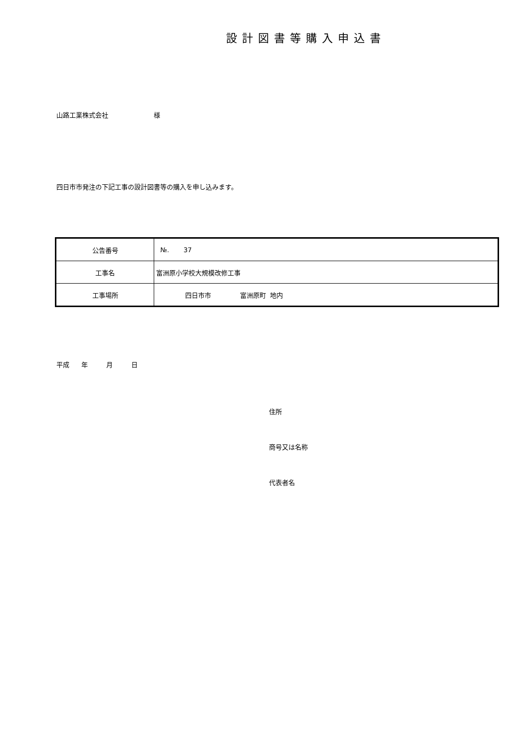設計図書等購入申込書
山路工業株式会社 様
四日市市発注の下記工事の設計図書等の購入を申し込みます。
| 公告番号 | №. 37 |
| 工事名 | 富洲原小学校大規模改修工事 |
| 工事場所 | 四日市市 富洲原町 地内 |
平成 年 月 日
住所
商号又は名称
代表者名